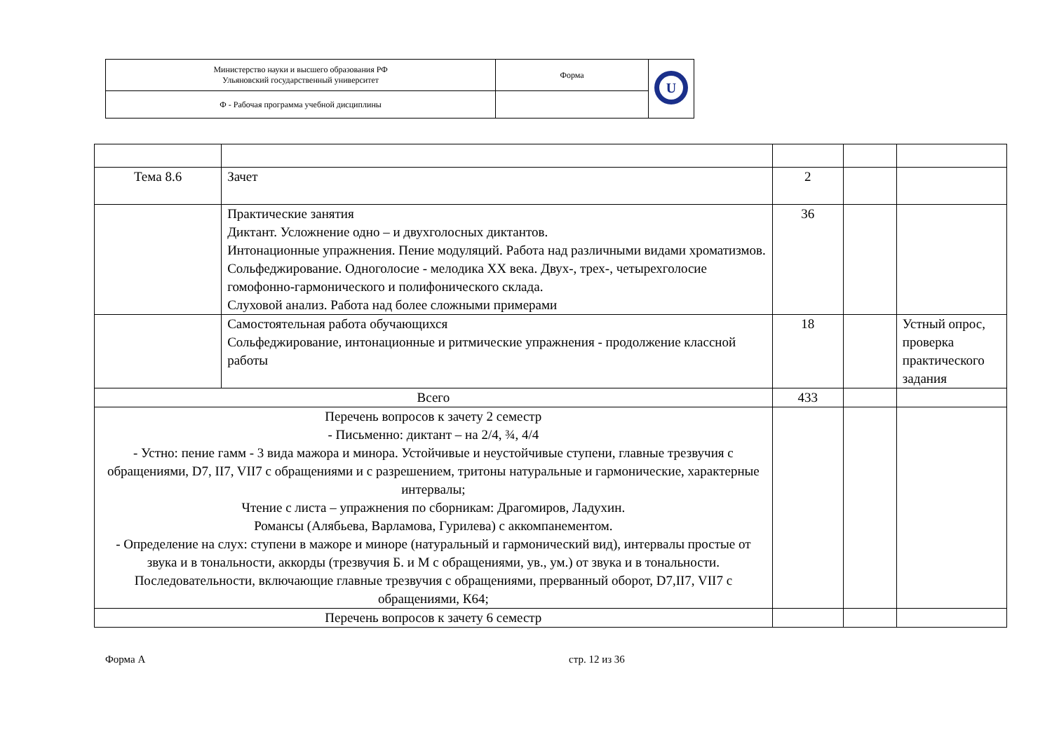| Министерство науки и высшего образования РФ Ульяновский государственный университет | Форма | U |
| Ф - Рабочая программа учебной дисциплины | | |
| Тема 8.6 | Зачет | 2 | | |
| | Практические занятия Диктант. Усложнение одно – и двухголосных диктантов. Интонационные упражнения. Пение модуляций. Работа над различными видами хроматизмов. Сольфеджирование. Одноголосие - мелодика ХХ века. Двух-, трех-, четырехголосие гомофонно-гармонического и полифонического склада. Слуховой анализ. Работа над более сложными примерами | 36 | | |
| | Самостоятельная работа обучающихся Сольфеджирование, интонационные и ритмические упражнения - продолжение классной работы | 18 | | Устный опрос, проверка практического задания |
| Всего | | 433 | | |
| Перечень вопросов к зачету 2 семестр - Письменно: диктант – на 2/4, ¾, 4/4 - Устно: пение гамм - 3 вида мажора и минора. Устойчивые и неустойчивые ступени, главные трезвучия с обращениями, D7, II7, VII7 с обращениями и с разрешением, тритоны натуральные и гармонические, характерные интервалы; Чтение с листа – упражнения по сборникам: Драгомиров, Ладухин. Романсы (Алябьева, Варламова, Гурилева) с аккомпанементом. - Определение на слух: ступени в мажоре и миноре (натуральный и гармонический вид), интервалы простые от звука и в тональности, аккорды (трезвучия Б. и М с обращениями, ув., ум.) от звука и в тональности. Последовательности, включающие главные трезвучия с обращениями, прерванный оборот, D7,II7, VII7 с обращениями, К64; | | | | |
| Перечень вопросов к зачету 6 семестр | | | | |
Форма А стр. 12 из 36